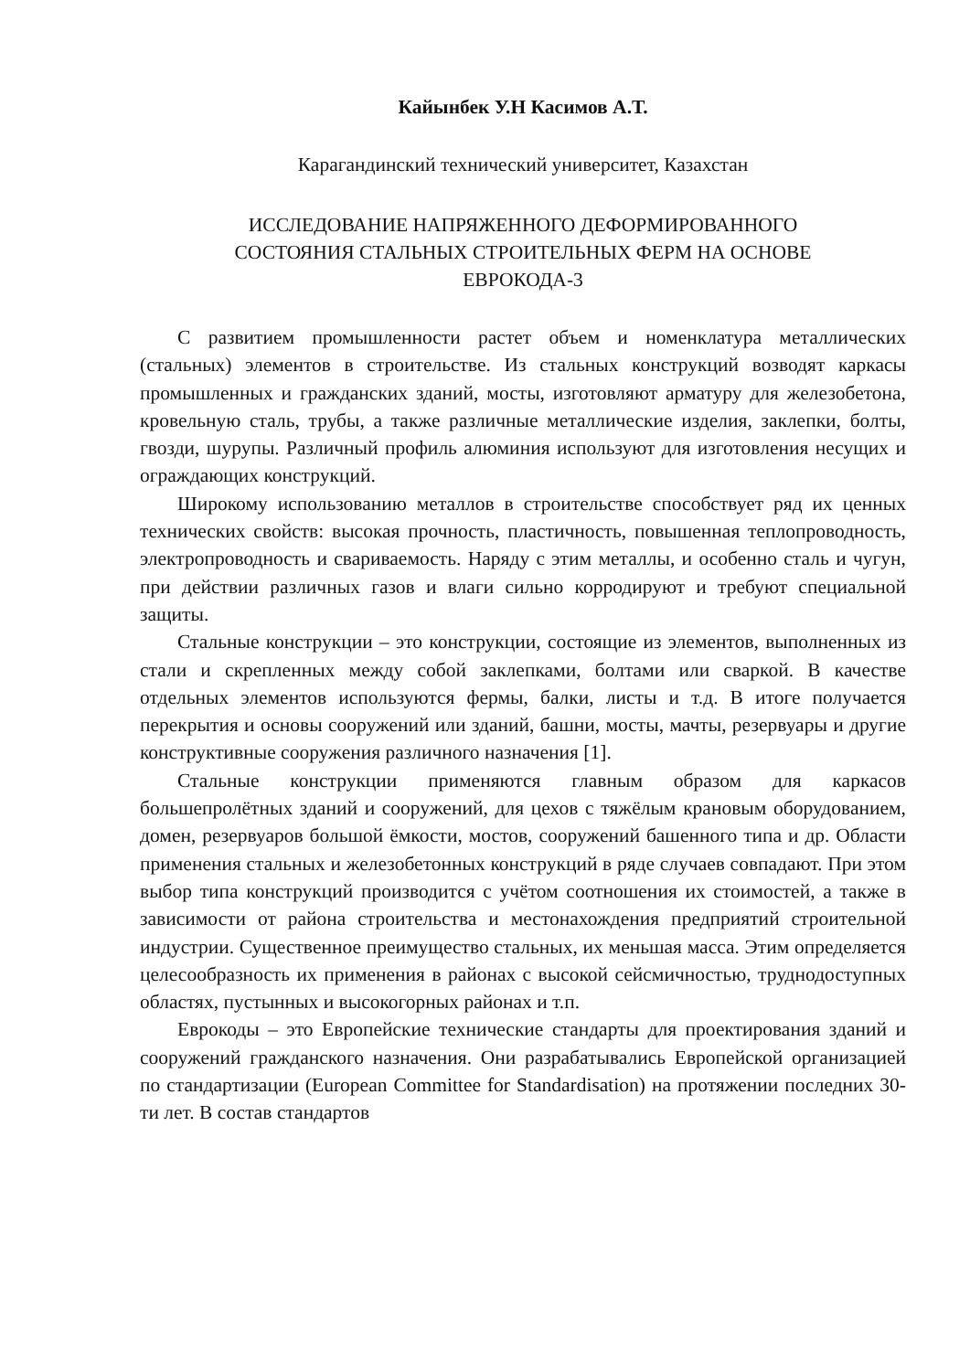Кайынбек У.Н Касимов А.Т.
Карагандинский технический университет, Казахстан
ИССЛЕДОВАНИЕ НАПРЯЖЕННОГО ДЕФОРМИРОВАННОГО
СОСТОЯНИЯ СТАЛЬНЫХ СТРОИТЕЛЬНЫХ ФЕРМ НА ОСНОВЕ
ЕВРОКОДА-3
С развитием промышленности растет объем и номенклатура металлических (стальных) элементов в строительстве. Из стальных конструкций возводят каркасы промышленных и гражданских зданий, мосты, изготовляют арматуру для железобетона, кровельную сталь, трубы, а также различные металлические изделия, заклепки, болты, гвозди, шурупы. Различный профиль алюминия используют для изготовления несущих и ограждающих конструкций.
Широкому использованию металлов в строительстве способствует ряд их ценных технических свойств: высокая прочность, пластичность, повышенная теплопроводность, электропроводность и свариваемость. Наряду с этим металлы, и особенно сталь и чугун, при действии различных газов и влаги сильно корродируют и требуют специальной защиты.
Стальные конструкции – это конструкции, состоящие из элементов, выполненных из стали и скрепленных между собой заклепками, болтами или сваркой. В качестве отдельных элементов используются фермы, балки, листы и т.д. В итоге получается перекрытия и основы сооружений или зданий, башни, мосты, мачты, резервуары и другие конструктивные сооружения различного назначения [1].
Стальные конструкции применяются главным образом для каркасов большепролётных зданий и сооружений, для цехов с тяжёлым крановым оборудованием, домен, резервуаров большой ёмкости, мостов, сооружений башенного типа и др. Области применения стальных и железобетонных конструкций в ряде случаев совпадают. При этом выбор типа конструкций производится с учётом соотношения их стоимостей, а также в зависимости от района строительства и местонахождения предприятий строительной индустрии. Существенное преимущество стальных, их меньшая масса. Этим определяется целесообразность их применения в районах с высокой сейсмичностью, труднодоступных областях, пустынных и высокогорных районах и т.п.
Еврокоды – это Европейские технические стандарты для проектирования зданий и сооружений гражданского назначения. Они разрабатывались Европейской организацией по стандартизации (European Committee for Standardisation) на протяжении последних 30-ти лет. В состав стандартов